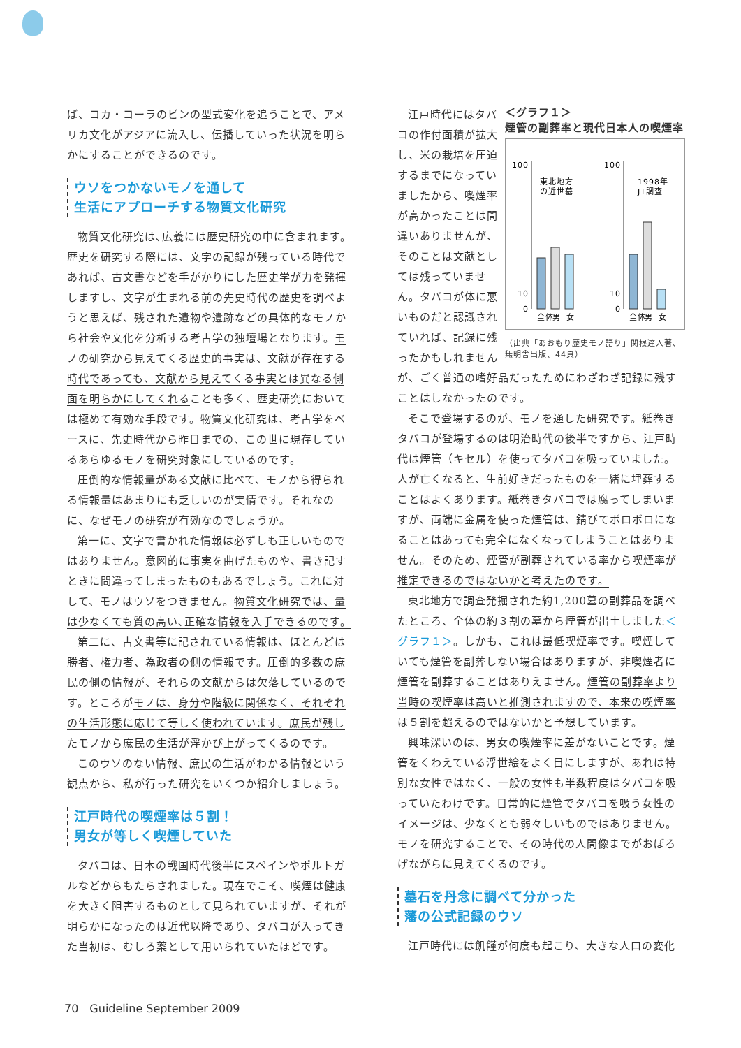ば、コカ・コーラのビンの型式変化を追うことで、アメリカ文化がアジアに流入し、伝播していった状況を明らかにすることができるのです。
ウソをつかないモノを通して
生活にアプローチする物質文化研究
物質文化研究は､広義には歴史研究の中に含まれます。歴史を研究する際には、文字の記録が残っている時代であれば、古文書などを手がかりにした歴史学が力を発揮しますし、文字が生まれる前の先史時代の歴史を調べようと思えば、残された遺物や遺跡などの具体的なモノから社会や文化を分析する考古学の独壇場となります。モノの研究から見えてくる歴史的事実は、文献が存在する時代であっても、文献から見えてくる事実とは異なる側面を明らかにしてくれることも多く、歴史研究においては極めて有効な手段です。物質文化研究は、考古学をベースに、先史時代から昨日までの、この世に現存しているあらゆるモノを研究対象にしているのです。
圧倒的な情報量がある文献に比べて、モノから得られる情報量はあまりにも乏しいのが実情です。それなのに、なぜモノの研究が有効なのでしょうか。
第一に、文字で書かれた情報は必ずしも正しいものではありません。意図的に事実を曲げたものや、書き記すときに間違ってしまったものもあるでしょう。これに対して、モノはウソをつきません。物質文化研究では、量は少なくても質の高い､正確な情報を入手できるのです。
第二に、古文書等に記されている情報は、ほとんどは勝者、権力者、為政者の側の情報です。圧倒的多数の庶民の側の情報が、それらの文献からは欠落しているのです。ところがモノは、身分や階級に関係なく、それぞれの生活形態に応じて等しく使われています。庶民が残したモノから庶民の生活が浮かび上がってくるのです。
このウソのない情報、庶民の生活がわかる情報という観点から、私が行った研究をいくつか紹介しましょう。
江戸時代の喫煙率は５割！
男女が等しく喫煙していた
タバコは、日本の戦国時代後半にスペインやポルトガルなどからもたらされました。現在でこそ、喫煙は健康を大きく阻害するものとして見られていますが、それが明らかになったのは近代以降であり、タバコが入ってきた当初は、むしろ薬として用いられていたほどです。
＜グラフ１＞
煙管の副葬率と現代日本人の喫煙率
100
10
0
100
10
0
東北地方
の近世墓
1998年
JT調査
全体
男
女
全体
男
女
（出典「あおもり歴史モノ語り」関根達人著、無明舎出版、44頁）
江戸時代にはタバコの作付面積が拡大し、米の栽培を圧迫するまでになっていましたから、喫煙率が高かったことは間違いありませんが、そのことは文献としては残っていません。タバコが体に悪いものだと認識されていれば、記録に残ったかもしれませんが、ごく普通の嗜好品だったためにわざわざ記録に残すことはしなかったのです。
そこで登場するのが、モノを通した研究です。紙巻きタバコが登場するのは明治時代の後半ですから、江戸時代は煙管（キセル）を使ってタバコを吸っていました。人が亡くなると、生前好きだったものを一緒に埋葬することはよくあります。紙巻きタバコでは腐ってしまいますが、両端に金属を使った煙管は、錆びてボロボロになることはあっても完全になくなってしまうことはありません。そのため、煙管が副葬されている率から喫煙率が推定できるのではないかと考えたのです。
東北地方で調査発掘された約1,200墓の副葬品を調べたところ、全体の約３割の墓から煙管が出土しました＜グラフ１＞。しかも、これは最低喫煙率です。喫煙していても煙管を副葬しない場合はありますが、非喫煙者に煙管を副葬することはありえません。煙管の副葬率より当時の喫煙率は高いと推測されますので、本来の喫煙率は５割を超えるのではないかと予想しています。
興味深いのは、男女の喫煙率に差がないことです。煙管をくわえている浮世絵をよく目にしますが、あれは特別な女性ではなく、一般の女性も半数程度はタバコを吸っていたわけです。日常的に煙管でタバコを吸う女性のイメージは、少なくとも弱々しいものではありません。モノを研究することで、その時代の人間像までがおぼろげながらに見えてくるのです。
墓石を丹念に調べて分かった
藩の公式記録のウソ
江戸時代には飢饉が何度も起こり、大きな人口の変化
70　Guideline September 2009